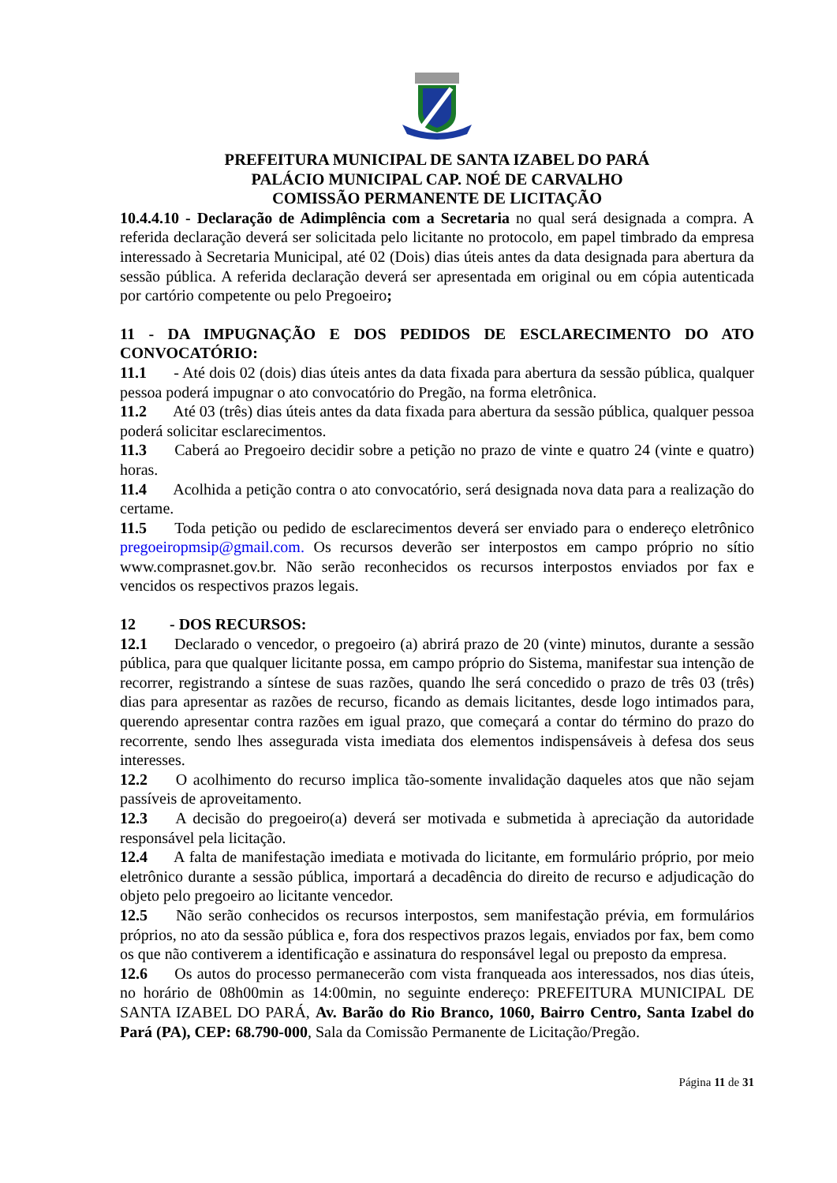PREFEITURA MUNICIPAL DE SANTA IZABEL DO PARÁ
PALÁCIO MUNICIPAL CAP. NOÉ DE CARVALHO
COMISSÃO PERMANENTE DE LICITAÇÃO
10.4.4.10 - Declaração de Adimplência com a Secretaria no qual será designada a compra. A referida declaração deverá ser solicitada pelo licitante no protocolo, em papel timbrado da empresa interessado à Secretaria Municipal, até 02 (Dois) dias úteis antes da data designada para abertura da sessão pública. A referida declaração deverá ser apresentada em original ou em cópia autenticada por cartório competente ou pelo Pregoeiro;
11 - DA IMPUGNAÇÃO E DOS PEDIDOS DE ESCLARECIMENTO DO ATO CONVOCATÓRIO:
11.1 - Até dois 02 (dois) dias úteis antes da data fixada para abertura da sessão pública, qualquer pessoa poderá impugnar o ato convocatório do Pregão, na forma eletrônica.
11.2 Até 03 (três) dias úteis antes da data fixada para abertura da sessão pública, qualquer pessoa poderá solicitar esclarecimentos.
11.3 Caberá ao Pregoeiro decidir sobre a petição no prazo de vinte e quatro 24 (vinte e quatro) horas.
11.4 Acolhida a petição contra o ato convocatório, será designada nova data para a realização do certame.
11.5 Toda petição ou pedido de esclarecimentos deverá ser enviado para o endereço eletrônico pregoeiropmsip@gmail.com. Os recursos deverão ser interpostos em campo próprio no sítio www.comprasnet.gov.br. Não serão reconhecidos os recursos interpostos enviados por fax e vencidos os respectivos prazos legais.
12 - DOS RECURSOS:
12.1 Declarado o vencedor, o pregoeiro (a) abrirá prazo de 20 (vinte) minutos, durante a sessão pública, para que qualquer licitante possa, em campo próprio do Sistema, manifestar sua intenção de recorrer, registrando a síntese de suas razões, quando lhe será concedido o prazo de três 03 (três) dias para apresentar as razões de recurso, ficando as demais licitantes, desde logo intimados para, querendo apresentar contra razões em igual prazo, que começará a contar do término do prazo do recorrente, sendo lhes assegurada vista imediata dos elementos indispensáveis à defesa dos seus interesses.
12.2 O acolhimento do recurso implica tão-somente invalidação daqueles atos que não sejam passíveis de aproveitamento.
12.3 A decisão do pregoeiro(a) deverá ser motivada e submetida à apreciação da autoridade responsável pela licitação.
12.4 A falta de manifestação imediata e motivada do licitante, em formulário próprio, por meio eletrônico durante a sessão pública, importará a decadência do direito de recurso e adjudicação do objeto pelo pregoeiro ao licitante vencedor.
12.5 Não serão conhecidos os recursos interpostos, sem manifestação prévia, em formulários próprios, no ato da sessão pública e, fora dos respectivos prazos legais, enviados por fax, bem como os que não contiverem a identificação e assinatura do responsável legal ou preposto da empresa.
12.6 Os autos do processo permanecerão com vista franqueada aos interessados, nos dias úteis, no horário de 08h00min as 14:00min, no seguinte endereço: PREFEITURA MUNICIPAL DE SANTA IZABEL DO PARÁ, Av. Barão do Rio Branco, 1060, Bairro Centro, Santa Izabel do Pará (PA), CEP: 68.790-000, Sala da Comissão Permanente de Licitação/Pregão.
Página 11 de 31